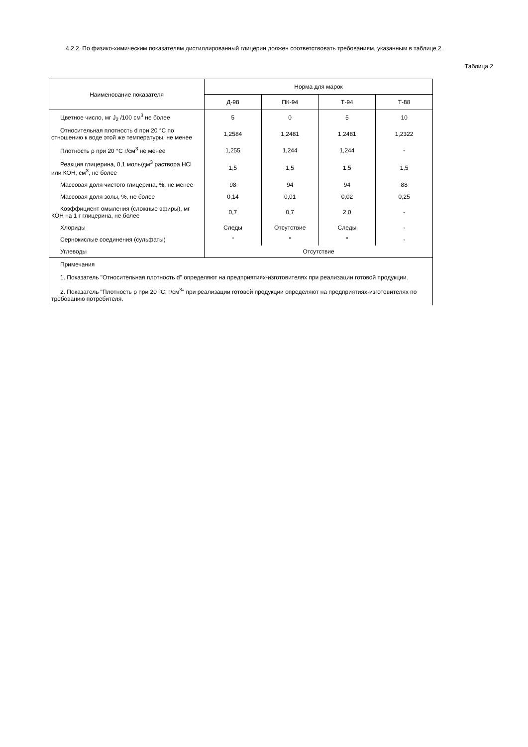4.2.2. По физико-химическим показателям дистиллированный глицерин должен соответствовать требованиям, указанным в таблице 2.
Таблица 2
| Наименование показателя | Норма для марок | | | |
| --- | --- | --- | --- | --- |
| | Д-98 | ПК-94 | Т-94 | Т-88 |
| Цветное число, мг J<sub>2</sub> /100 см<sup>3</sup> не более | 5 | 0 | 5 | 10 |
| Относительная плотность d при 20 °С по отношению к воде этой же температуры, не менее | 1,2584 | 1,2481 | 1,2481 | 1,2322 |
| Плотность ρ при 20 °С г/см<sup>3</sup> не менее | 1,255 | 1,244 | 1,244 | - |
| Реакция глицерина, 0,1 моль/дм<sup>3</sup> раствора HCl или КОН, см<sup>3</sup>, не более | 1,5 | 1,5 | 1,5 | 1,5 |
| Массовая доля чистого глицерина, %, не менее | 98 | 94 | 94 | 88 |
| Массовая доля золы, %, не более | 0,14 | 0,01 | 0,02 | 0,25 |
| Коэффициент омыления (сложные эфиры), мг КОН на 1 г глицерина, не более | 0,7 | 0,7 | 2,0 | - |
| Хлориды | Следы | Отсутствие | Следы | - |
| Сернокислые соединения (сульфаты) | " | " | " | - |
| Углеводы | Отсутствие | | | |
| Примечания | | | | |
| 1. Показатель "Относительная плотность d" определяют на предприятиях-изготовителях при реализации готовой продукции. | | | | |
| 2. Показатель "Плотность ρ при 20 °С, г/см<sup>3</sup>" при реализации готовой продукции определяют на предприятиях-изготовителях по требованию потребителя. | | | | |